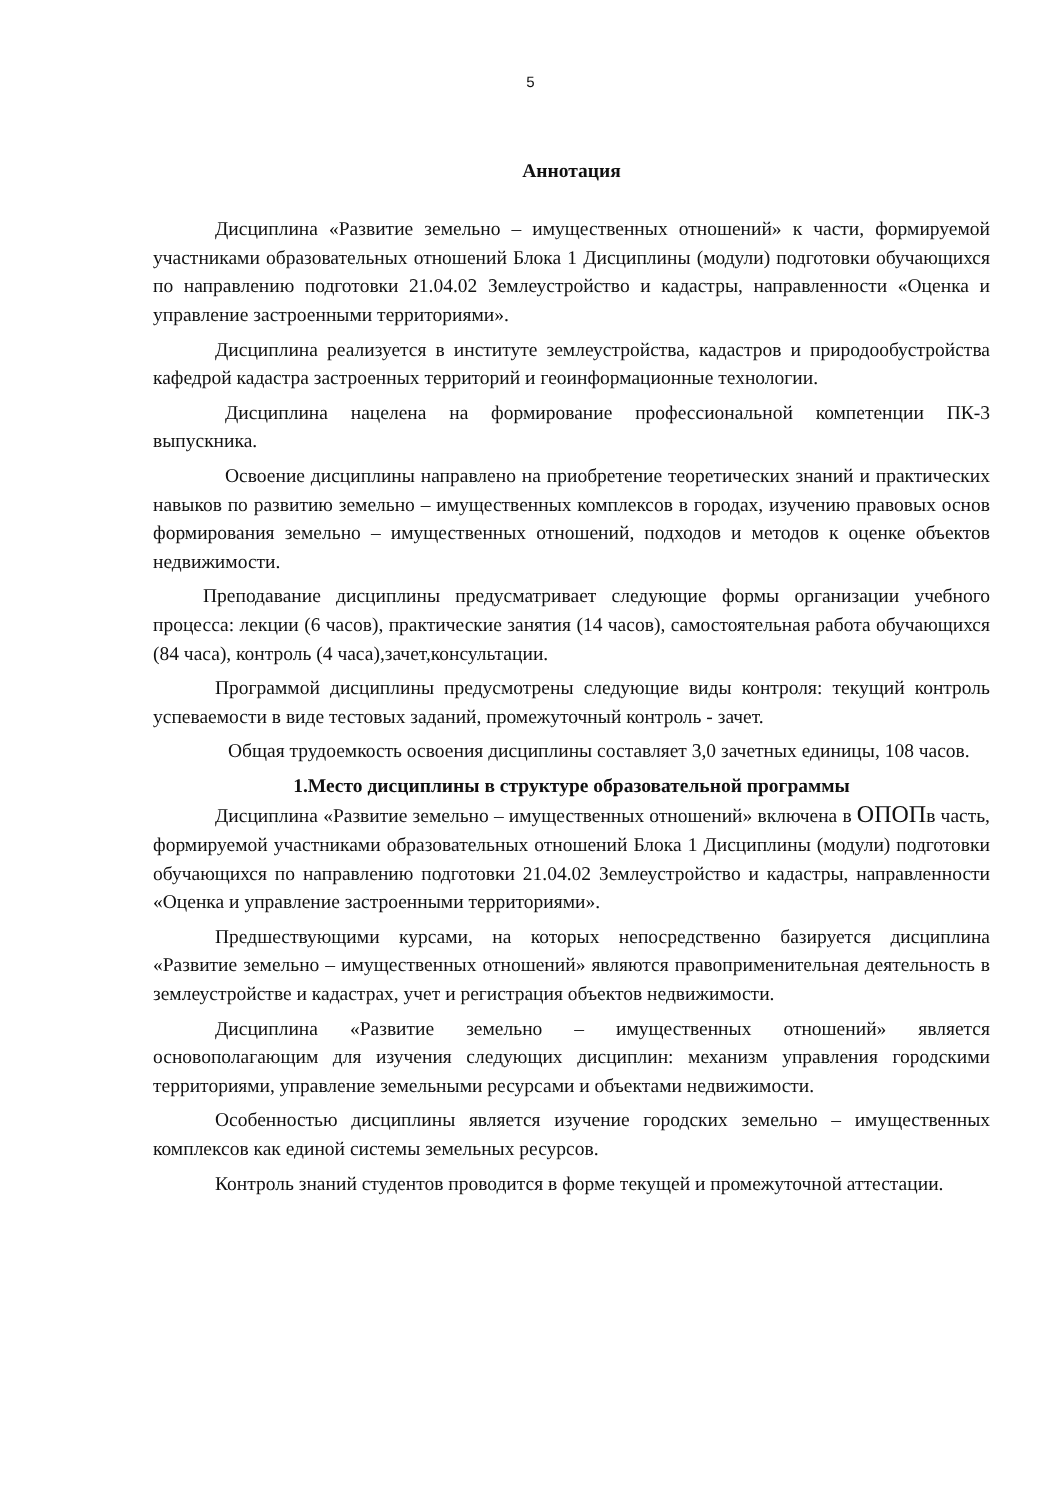5
Аннотация
Дисциплина «Развитие земельно – имущественных отношений» к части, формируемой участниками образовательных отношений Блока 1 Дисциплины (модули) подготовки обучающихся по направлению подготовки 21.04.02 Землеустройство и кадастры, направленности «Оценка и управление застроенными территориями».
Дисциплина реализуется в институте землеустройства, кадастров и природообустройства кафедрой кадастра застроенных территорий и геоинформационные технологии.
Дисциплина нацелена на формирование профессиональной компетенции ПК-3 выпускника.
Освоение дисциплины направлено на приобретение теоретических знаний и практических навыков по развитию земельно – имущественных комплексов в городах, изучению правовых основ формирования земельно – имущественных отношений, подходов и методов к оценке объектов недвижимости.
Преподавание дисциплины предусматривает следующие формы организации учебного процесса: лекции (6 часов), практические занятия (14 часов), самостоятельная работа обучающихся (84 часа), контроль (4 часа),зачет,консультации.
Программой дисциплины предусмотрены следующие виды контроля: текущий контроль успеваемости в виде тестовых заданий, промежуточный контроль - зачет.
Общая трудоемкость освоения дисциплины составляет 3,0 зачетных единицы, 108 часов.
1.Место дисциплины в структуре образовательной программы
Дисциплина «Развитие земельно – имущественных отношений» включена в ОПОПв часть, формируемой участниками образовательных отношений Блока 1 Дисциплины (модули) подготовки обучающихся по направлению подготовки 21.04.02 Землеустройство и кадастры, направленности «Оценка и управление застроенными территориями».
Предшествующими курсами, на которых непосредственно базируется дисциплина «Развитие земельно – имущественных отношений» являются правоприменительная деятельность в землеустройстве и кадастрах, учет и регистрация объектов недвижимости.
Дисциплина «Развитие земельно – имущественных отношений» является основополагающим для изучения следующих дисциплин: механизм управления городскими территориями, управление земельными ресурсами и объектами недвижимости.
Особенностью дисциплины является изучение городских земельно – имущественных комплексов как единой системы земельных ресурсов.
Контроль знаний студентов проводится в форме текущей и промежуточной аттестации.